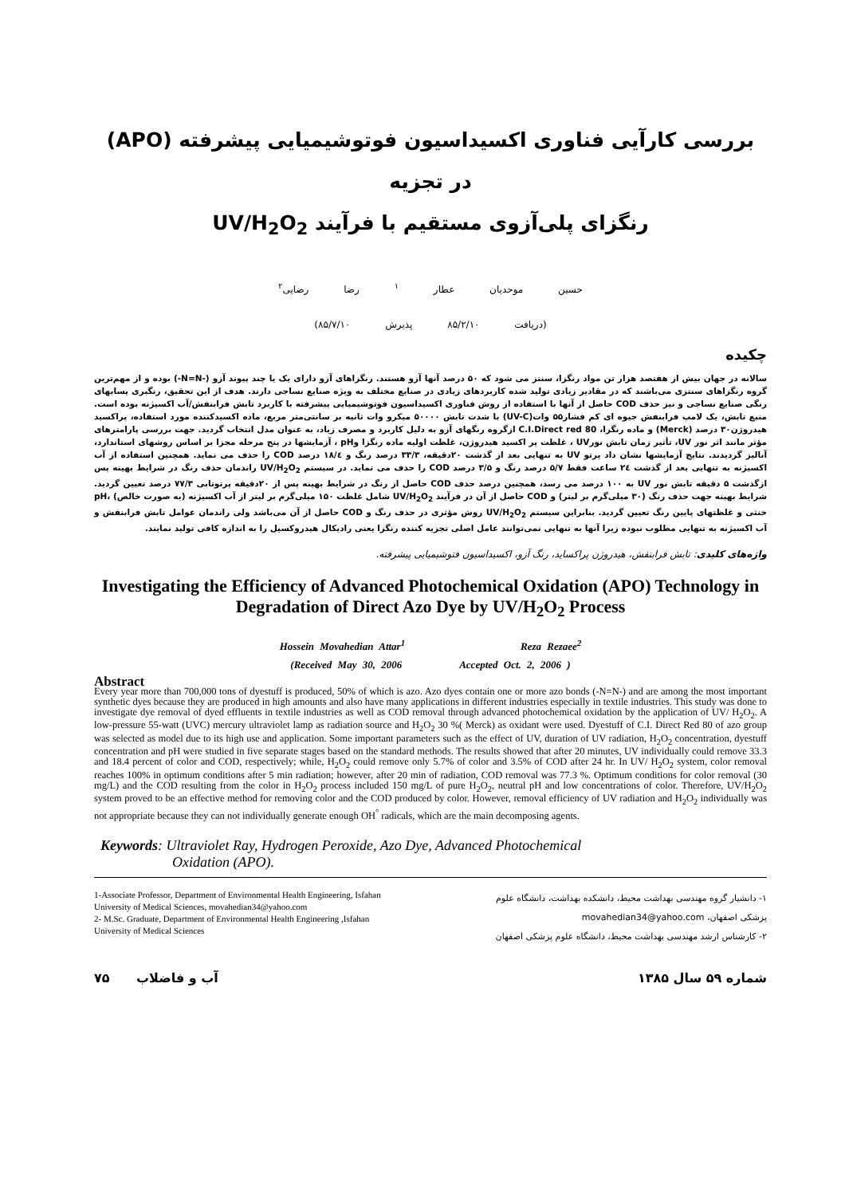بررسی کارآیی فناوری اکسیداسیون فوتوشیمیایی پیشرفته (APO) در تجزیه
رنگزای پلی‌آزوی مستقیم با فرآیند UV/H<sub>2</sub>O<sub>2</sub>
حسین موحدیان عطار <sup>۱</sup> رضا رضایی<sup>۲</sup>
(دریافت ۸۵/۲/۱۰ پذیرش ۸۵/۷/۱۰)
چکیده
سالانه در جهان بیش از هفتصد هزار تن مواد رنگزا، سنتز می شود که ۵۰ درصد آنها آزو هستند. رنگزاهای آزو دارای یک یا چند پیوند آزو (-N=N-) بوده و از مهم‌ترین گروه رنگزاهای سنتزی می‌باشند که در مقادیر زیادی تولید شده کاربردهای زیادی در صنایع مختلف به ویژه صنایع نساجی دارند. هدف از این تحقیق، رنگبری پسابهای رنگی صنایع نساجی و نیز حذف COD حاصل از آنها با استفاده از روش فناوری اکسیداسیون فوتوشیمیایی پیشرفته با کاربرد تابش فرابنفش/آب اکسیژنه بوده است. منبع تابش، یک لامپ فرابنفش جیوه ای کم فشار۵۵ وات(UV-C) با شدت تابش ۵۰۰۰۰ میکرو وات ثانیه بر سانتی‌متر مربع، ماده اکسیدکننده مورد استفاده، پراکسید هیدروژن۳۰ درصد (Merck) و ماده رنگزا، C.I.Direct red 80 ازگروه رنگهای آزو به دلیل کاربرد و مصرف زیاد، به عنوان مدل انتخاب گردید. جهت بررسی پارامترهای مؤثر مانند اثر نور UV، تأثیر زمان تابش نورUV ، غلظت پر اکسید هیدروژن، غلظت اولیه ماده رنگزا وpH ، آزمایشها در پنج مرحله مجزا بر اساس روشهای استاندارد، آنالیز گردیدند. نتایج آزمایشها نشان داد پرتو UV به تنهایی بعد از گذشت ۲۰دقیقه، ۳۳/۳ درصد رنگ و ۱۸/٤ درصد COD را حذف می نماید. همچنین استفاده از آب اکسیژنه به تنهایی بعد از گذشت ۲٤ ساعت فقط ۵/۷ درصد رنگ و ۳/۵ درصد COD را حذف می نماید. در سیستم UV/H<sub>2</sub>O<sub>2</sub> راندمان حذف رنگ در شرایط بهینه پس ازگذشت ۵ دقیقه تابش نور UV به ۱۰۰ درصد می رسد، همچنین درصد حذف COD حاصل از رنگ در شرایط بهینه پس از ۲۰دقیقه پرتوتابی ۷۷/۳ درصد تعیین گردید. شرایط بهینه جهت حذف رنگ (۳۰ میلی‌گرم بر لیتر) و COD حاصل از آن در فرآیند UV/H<sub>2</sub>O<sub>2</sub> شامل غلظت ۱۵۰ میلی‌گرم بر لیتر از آب اکسیژنه (به صورت خالص) ،pH خنثی و غلظتهای پایین رنگ تعیین گردید. بنابراین سیستم UV/H<sub>2</sub>O<sub>2</sub> روش مؤثری در حذف رنگ و COD حاصل از آن می‌باشد ولی راندمان عوامل تابش فرابنفش و آب اکسیژنه به تنهایی مطلوب نبوده زیرا آنها به تنهایی نمی‌توانند عامل اصلی تجزیه کننده رنگزا یعنی رادیکال هیدروکسیل را به اندازه کافی تولید نمایند.
واژه‌های کلیدی: تابش فرابنفش، هیدروژن پراکساید، رنگ آزو، اکسیداسیون فتوشیمیایی پیشرفته.
Investigating the Efficiency of Advanced Photochemical Oxidation (APO) Technology in Degradation of Direct Azo Dye by UV/H<sub>2</sub>O<sub>2</sub> Process
Hossein Movahedian Attar<sup>1</sup> Reza Rezaee<sup>2</sup>
(Received May 30, 2006 Accepted Oct. 2, 2006 )
Abstract
Every year more than 700,000 tons of dyestuff is produced, 50% of which is azo. Azo dyes contain one or more azo bonds (-N=N-) and are among the most important synthetic dyes because they are produced in high amounts and also have many applications in different industries especially in textile industries. This study was done to investigate dye removal of dyed effluents in textile industries as well as COD removal through advanced photochemical oxidation by the application of UV/ H<sub>2</sub>O<sub>2</sub>. A low-pressure 55-watt (UVC) mercury ultraviolet lamp as radiation source and H<sub>2</sub>O<sub>2</sub> 30 %( Merck) as oxidant were used. Dyestuff of C.I. Direct Red 80 of azo group was selected as model due to its high use and application. Some important parameters such as the effect of UV, duration of UV radiation, H<sub>2</sub>O<sub>2</sub> concentration, dyestuff concentration and pH were studied in five separate stages based on the standard methods. The results showed that after 20 minutes, UV individually could remove 33.3 and 18.4 percent of color and COD, respectively; while, H<sub>2</sub>O<sub>2</sub> could remove only 5.7% of color and 3.5% of COD after 24 hr. In UV/ H<sub>2</sub>O<sub>2</sub> system, color removal reaches 100% in optimum conditions after 5 min radiation; however, after 20 min of radiation, COD removal was 77.3 %. Optimum conditions for color removal (30 mg/L) and the COD resulting from the color in H<sub>2</sub>O<sub>2</sub> process included 150 mg/L of pure H<sub>2</sub>O<sub>2</sub>, neutral pH and low concentrations of color. Therefore, UV/H<sub>2</sub>O<sub>2</sub> system proved to be an effective method for removing color and the COD produced by color. However, removal efficiency of UV radiation and H<sub>2</sub>O<sub>2</sub> individually was not appropriate because they can not individually generate enough OH<sup>°</sup> radicals, which are the main decomposing agents.
Keywords: Ultraviolet Ray, Hydrogen Peroxide, Azo Dye, Advanced Photochemical
Oxidation (APO).
1-Associate Professor, Department of Environmental Health Engineering, Isfahan University of Medical Sciences, movahedian34@yahoo.com
2- M.Sc. Graduate, Department of Environmental Health Engineering ,Isfahan University of Medical Sciences
۱- دانشیار گروه مهندسی بهداشت محیط، دانشکده بهداشت، دانشگاه علوم پزشکی اصفهان، movahedian34@yahoo.com
۲- کارشناس ارشد مهندسی بهداشت محیط، دانشگاه علوم پزشکی اصفهان
۷۵ آب و فاضلاب شماره ۵۹ سال ۱۳۸۵